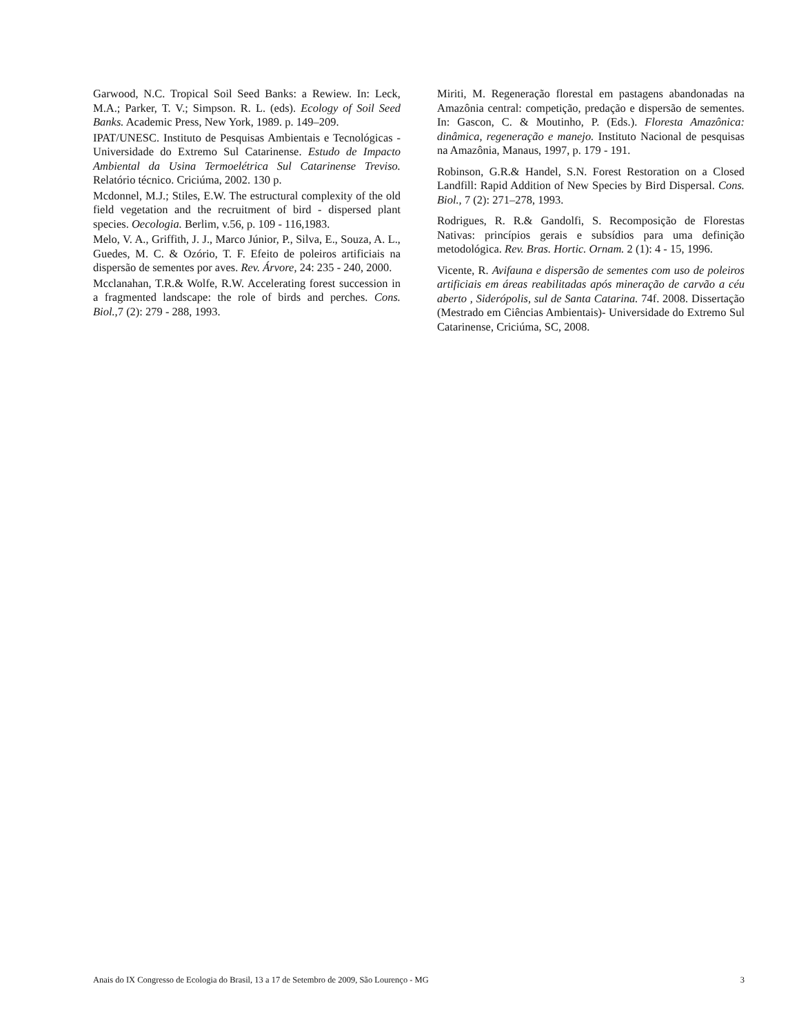Garwood, N.C. Tropical Soil Seed Banks: a Rewiew. In: Leck, M.A.; Parker, T. V.; Simpson. R. L. (eds). Ecology of Soil Seed Banks. Academic Press, New York, 1989. p. 149–209.
IPAT/UNESC. Instituto de Pesquisas Ambientais e Tecnológicas - Universidade do Extremo Sul Catarinense. Estudo de Impacto Ambiental da Usina Termoelétrica Sul Catarinense Treviso. Relatório técnico. Criciúma, 2002. 130 p.
Mcdonnel, M.J.; Stiles, E.W. The estructural complexity of the old field vegetation and the recruitment of bird - dispersed plant species. Oecologia. Berlim, v.56, p. 109 - 116,1983.
Melo, V. A., Griffith, J. J., Marco Júnior, P., Silva, E., Souza, A. L., Guedes, M. C. & Ozório, T. F. Efeito de poleiros artificiais na dispersão de sementes por aves. Rev. Árvore, 24: 235 - 240, 2000.
Mcclanahan, T.R.& Wolfe, R.W. Accelerating forest succession in a fragmented landscape: the role of birds and perches. Cons. Biol., 7 (2): 279 - 288, 1993.
Miriti, M. Regeneração florestal em pastagens abandonadas na Amazônia central: competição, predação e dispersão de sementes. In: Gascon, C. & Moutinho, P. (Eds.). Floresta Amazônica: dinâmica, regeneração e manejo. Instituto Nacional de pesquisas na Amazônia, Manaus, 1997, p. 179 - 191.
Robinson, G.R.& Handel, S.N. Forest Restoration on a Closed Landfill: Rapid Addition of New Species by Bird Dispersal. Cons. Biol., 7 (2): 271–278, 1993.
Rodrigues, R. R.& Gandolfi, S. Recomposição de Florestas Nativas: princípios gerais e subsídios para uma definição metodológica. Rev. Bras. Hortic. Ornam. 2 (1): 4 - 15, 1996.
Vicente, R. Avifauna e dispersão de sementes com uso de poleiros artificiais em áreas reabilitadas após mineração de carvão a céu aberto , Siderópolis, sul de Santa Catarina. 74f. 2008. Dissertação (Mestrado em Ciências Ambientais)- Universidade do Extremo Sul Catarinense, Criciúma, SC, 2008.
Anais do IX Congresso de Ecologia do Brasil, 13 a 17 de Setembro de 2009, São Lourenço - MG 3